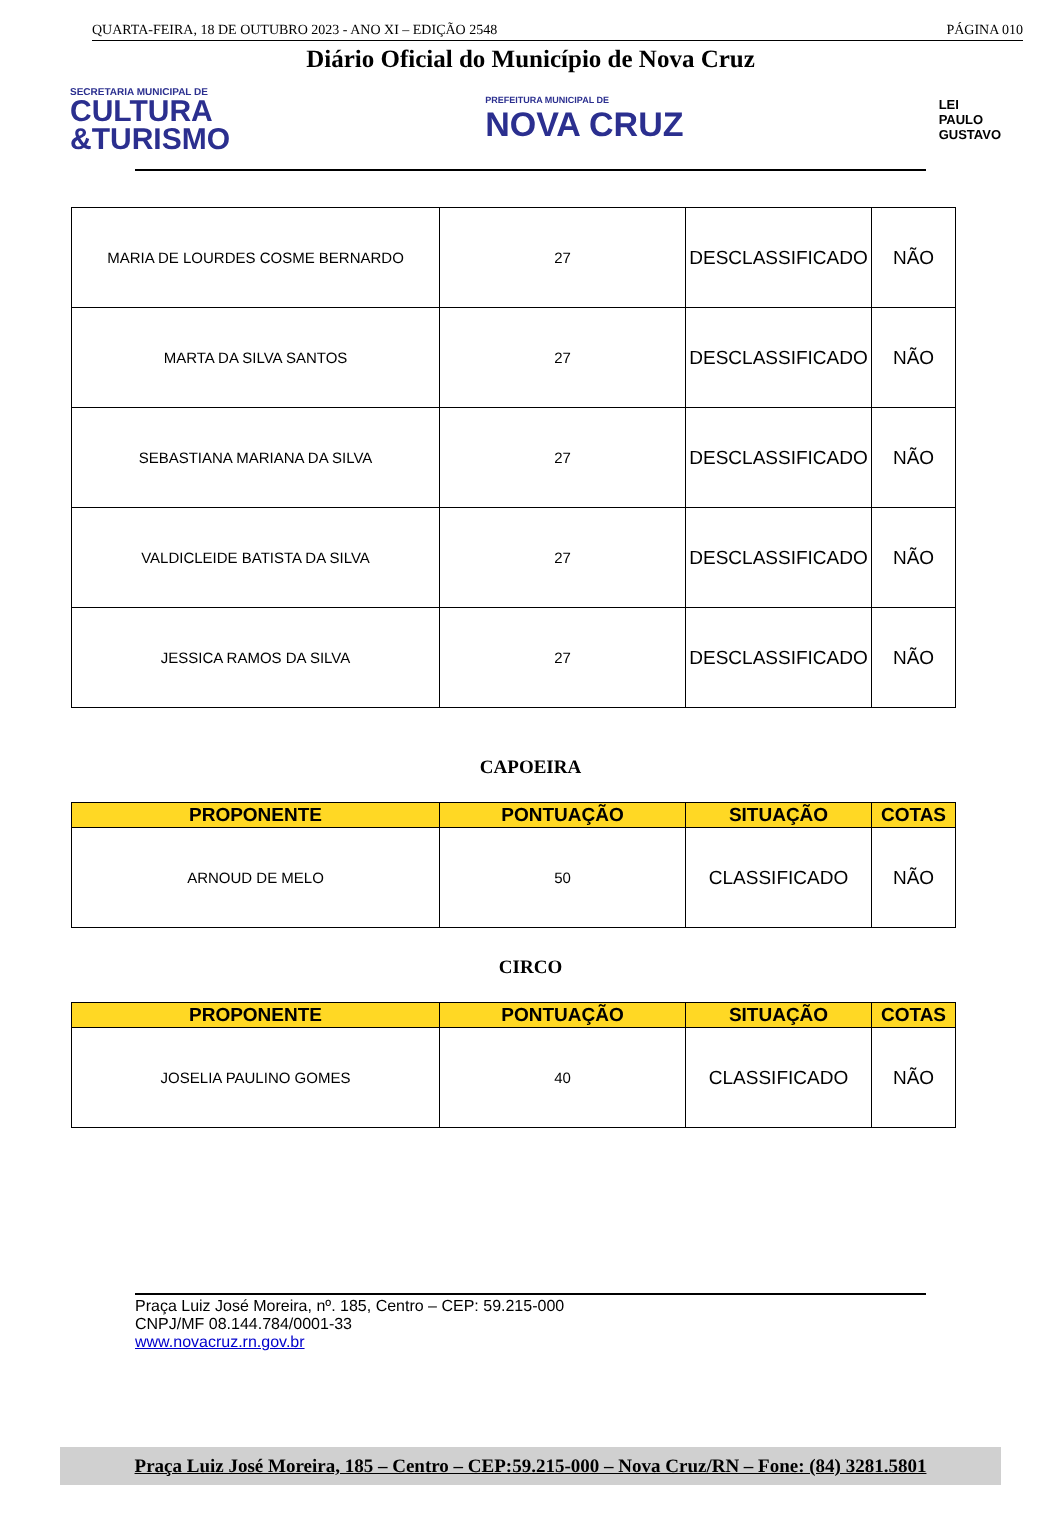QUARTA-FEIRA, 18 DE OUTUBRO 2023 - ANO XI – EDIÇÃO 2548 PÁGINA 010
Diário Oficial do Município de Nova Cruz
SECRETARIA MUNICIPAL DE
CULTURA
&TURISMO
PREFEITURA MUNICIPAL DE
NOVA CRUZ
LEI
PAULO
GUSTAVO
| MARIA DE LOURDES COSME BERNARDO | 27 | DESCLASSIFICADO | NÃO |
| MARTA DA SILVA SANTOS | 27 | DESCLASSIFICADO | NÃO |
| SEBASTIANA MARIANA DA SILVA | 27 | DESCLASSIFICADO | NÃO |
| VALDICLEIDE BATISTA DA SILVA | 27 | DESCLASSIFICADO | NÃO |
| JESSICA RAMOS DA SILVA | 27 | DESCLASSIFICADO | NÃO |
CAPOEIRA
| PROPONENTE | PONTUAÇÃO | SITUAÇÃO | COTAS |
| --- | --- | --- | --- |
| ARNOUD DE MELO | 50 | CLASSIFICADO | NÃO |
CIRCO
| PROPONENTE | PONTUAÇÃO | SITUAÇÃO | COTAS |
| --- | --- | --- | --- |
| JOSELIA PAULINO GOMES | 40 | CLASSIFICADO | NÃO |
Praça Luiz José Moreira, nº. 185, Centro – CEP: 59.215-000
CNPJ/MF 08.144.784/0001-33
www.novacruz.rn.gov.br
Praça Luiz José Moreira, 185 – Centro – CEP:59.215-000 – Nova Cruz/RN – Fone: (84) 3281.5801